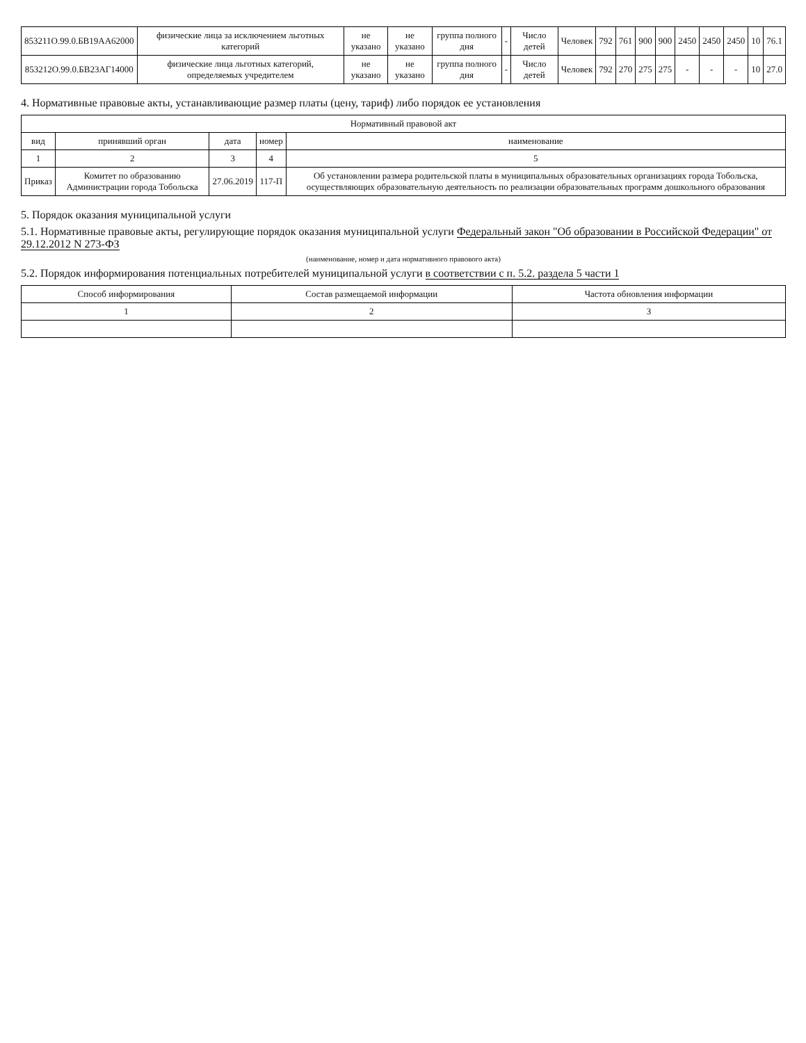| 853211О.99.0.БВ19АА62000 | физические лица за исключением льготных категорий | не указано | не указано | группа полного дня | - | Число детей | Человек | 792 | 761 | 900 | 900 | 2450 | 2450 | 2450 | 10 | 76.1 |
| 853212О.99.0.БВ23АГ14000 | физические лица льготных категорий, определяемых учредителем | не указано | не указано | группа полного дня | - | Число детей | Человек | 792 | 270 | 275 | 275 | - | - | - | 10 | 27.0 |
4. Нормативные правовые акты, устанавливающие размер платы (цену, тариф) либо порядок ее установления
| Нормативный правовой акт | | | | |
| --- | --- | --- | --- | --- |
| вид | принявший орган | дата | номер | наименование |
| 1 | 2 | 3 | 4 | 5 |
| Приказ | Комитет по образованию Администрации города Тобольска | 27.06.2019 | 117-П | Об установлении размера родительской платы в муниципальных образовательных организациях города Тобольска, осуществляющих образовательную деятельность по реализации образовательных программ дошкольного образования |
5. Порядок оказания муниципальной услуги
5.1. Нормативные правовые акты, регулирующие порядок оказания муниципальной услуги Федеральный закон "Об образовании в Российской Федерации" от 29.12.2012 N 273-ФЗ
(наименование, номер и дата нормативного правового акта)
5.2. Порядок информирования потенциальных потребителей муниципальной услуги в соответствии с п. 5.2. раздела 5 части 1
| Способ информирования | Состав размещаемой информации | Частота обновления информации |
| --- | --- | --- |
| 1 | 2 | 3 |